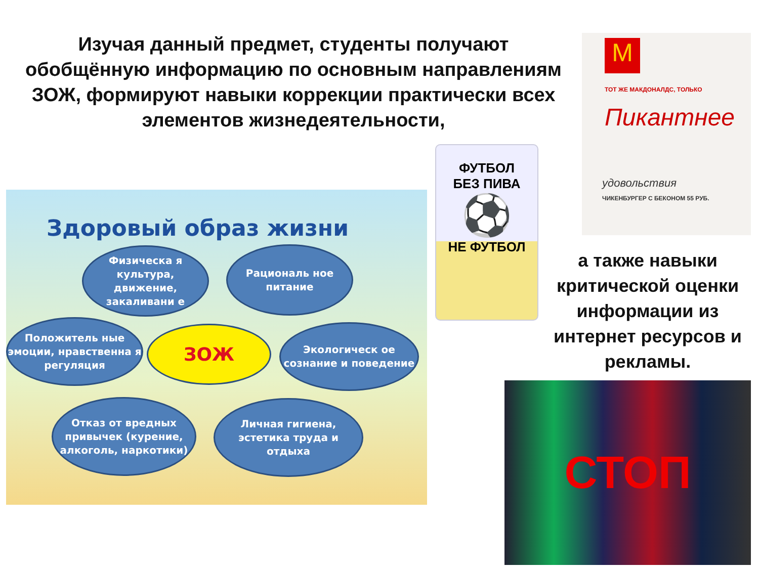Изучая данный предмет, студенты получают обобщённую информацию по основным направлениям ЗОЖ, формируют навыки коррекции практически всех элементов жизнедеятельности,
Здоровый образ жизни
Физическа я культура, движение, закаливани е
Рациональ ное питание
Положитель ные эмоции, нравственна я регуляция
ЗОЖ
Экологическ ое сознание и поведение
Отказ от вредных привычек (курение, алкоголь, наркотики)
Личная гигиена, эстетика труда и отдыха
ФУТБОЛ
БЕЗ ПИВА
⚽
НЕ ФУТБОЛ
M
ТОТ ЖЕ МАКДОНАЛДС, ТОЛЬКО
Пикантнее
удовольствия
ЧИКЕНБУРГЕР С БЕКОНОМ 55 РУБ.
а также навыки критической оценки информации из интернет ресурсов и рекламы.
СТОП